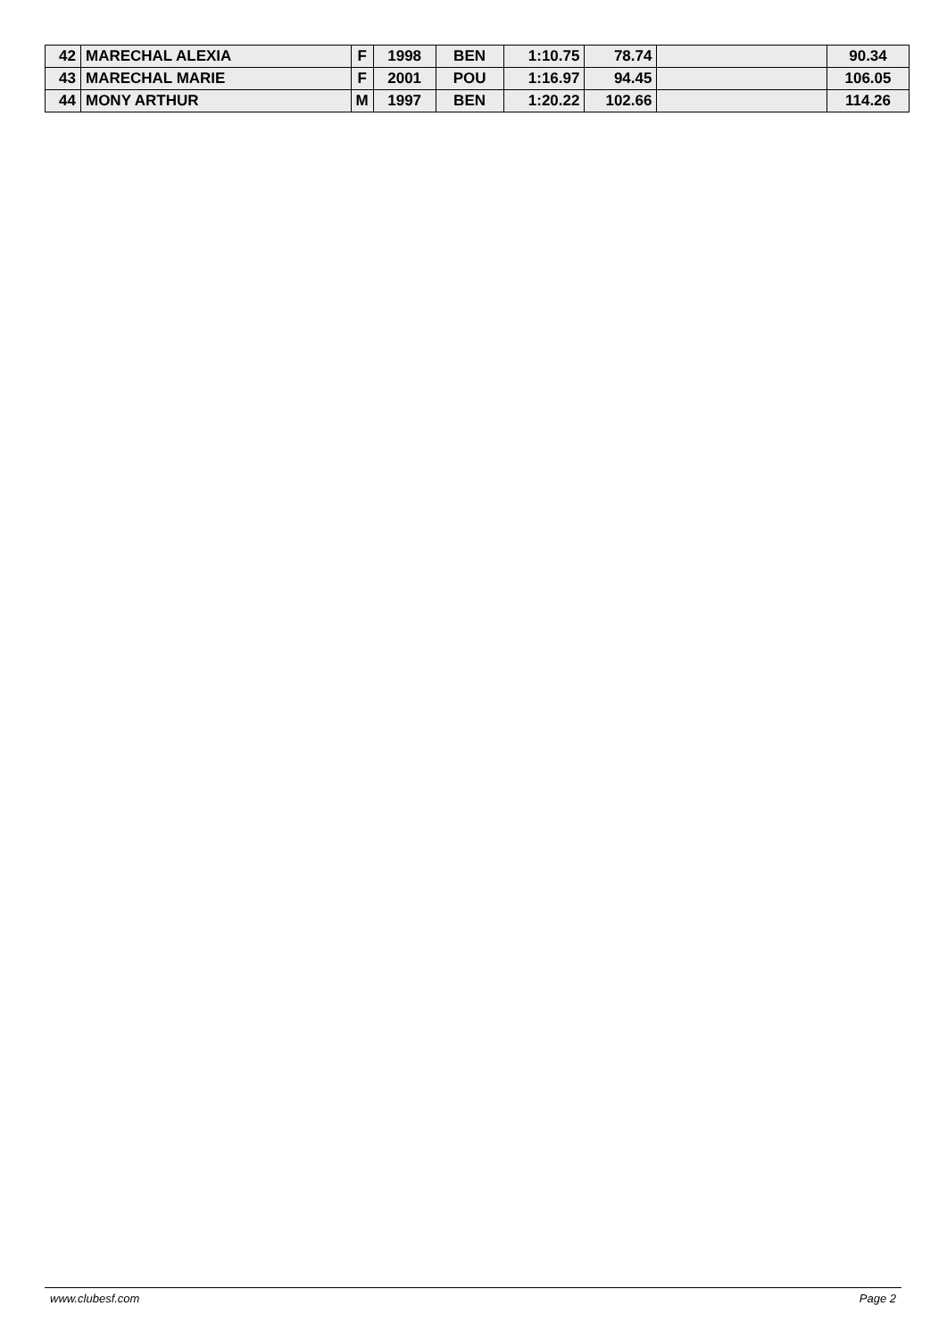| 42 | MARECHAL ALEXIA | F | 1998 | BEN | 1:10.75 | 78.74 | | 90.34 |
| 43 | MARECHAL MARIE | F | 2001 | POU | 1:16.97 | 94.45 | | 106.05 |
| 44 | MONY ARTHUR | M | 1997 | BEN | 1:20.22 | 102.66 | | 114.26 |
www.clubesf.com Page 2